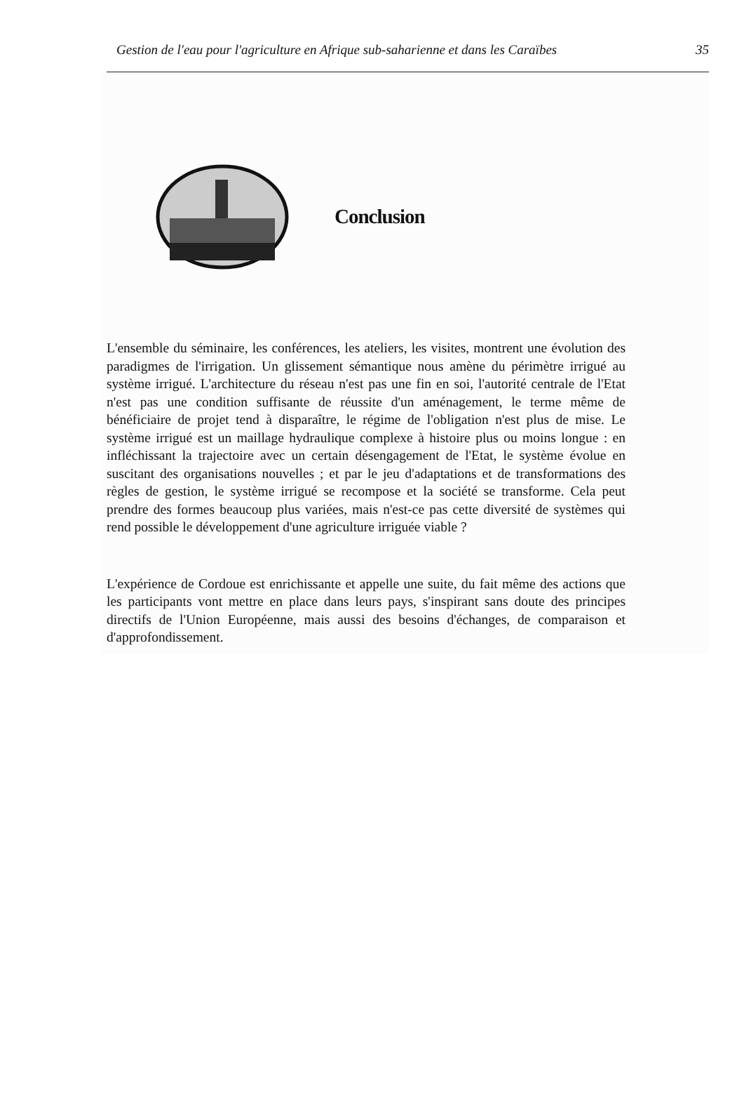Gestion de l'eau pour l'agriculture en Afrique sub-saharienne et dans les Caraïbes 35
Conclusion
L'ensemble du séminaire, les conférences, les ateliers, les visites, montrent une évolution des paradigmes de l'irrigation. Un glissement sémantique nous amène du périmètre irrigué au système irrigué. L'architecture du réseau n'est pas une fin en soi, l'autorité centrale de l'Etat n'est pas une condition suffisante de réussite d'un aménagement, le terme même de bénéficiaire de projet tend à disparaître, le régime de l'obligation n'est plus de mise. Le système irrigué est un maillage hydraulique complexe à histoire plus ou moins longue : en infléchissant la trajectoire avec un certain désengagement de l'Etat, le système évolue en suscitant des organisations nouvelles ; et par le jeu d'adaptations et de transformations des règles de gestion, le système irrigué se recompose et la société se transforme. Cela peut prendre des formes beaucoup plus variées, mais n'est-ce pas cette diversité de systèmes qui rend possible le développement d'une agriculture irriguée viable ?
L'expérience de Cordoue est enrichissante et appelle une suite, du fait même des actions que les participants vont mettre en place dans leurs pays, s'inspirant sans doute des principes directifs de l'Union Européenne, mais aussi des besoins d'échanges, de comparaison et d'approfondissement.